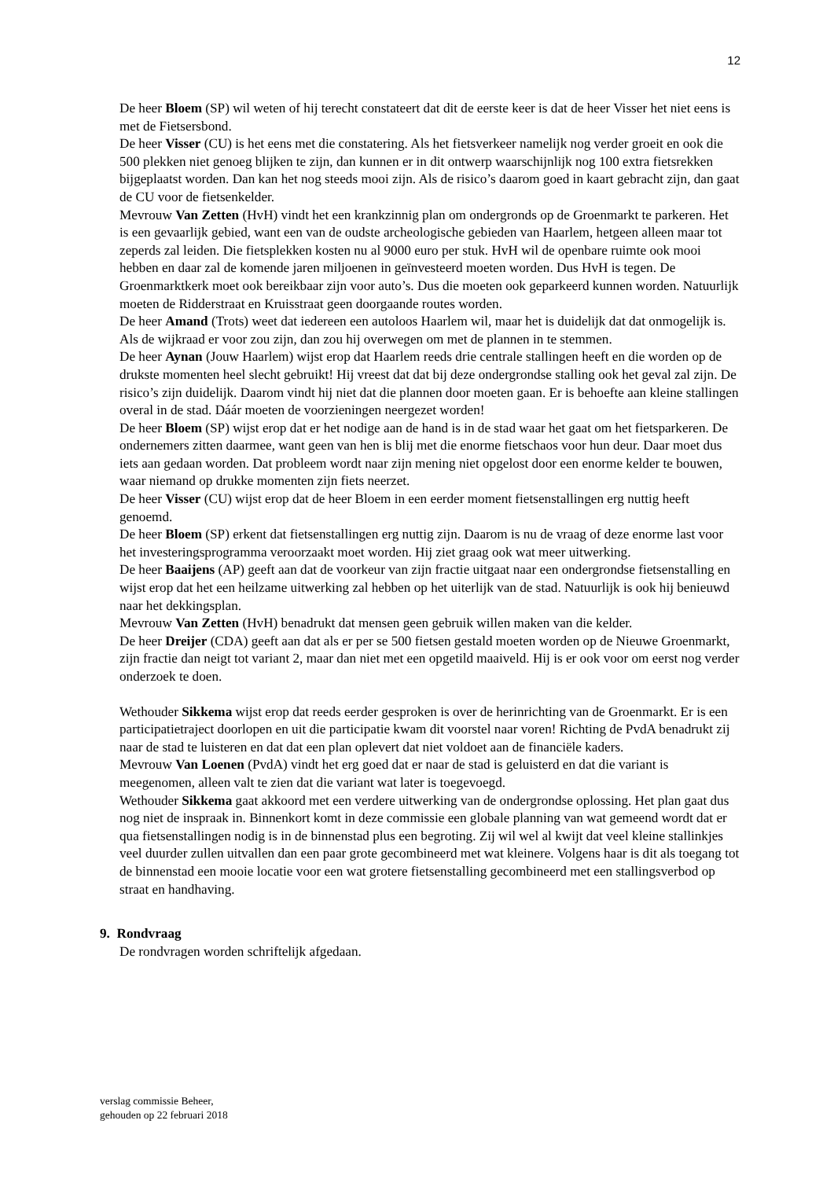12
De heer Bloem (SP) wil weten of hij terecht constateert dat dit de eerste keer is dat de heer Visser het niet eens is met de Fietsersbond.
De heer Visser (CU) is het eens met die constatering. Als het fietsverkeer namelijk nog verder groeit en ook die 500 plekken niet genoeg blijken te zijn, dan kunnen er in dit ontwerp waarschijnlijk nog 100 extra fietsrekken bijgeplaatst worden. Dan kan het nog steeds mooi zijn. Als de risico’s daarom goed in kaart gebracht zijn, dan gaat de CU voor de fietsenkelder.
Mevrouw Van Zetten (HvH) vindt het een krankzinnig plan om ondergronds op de Groenmarkt te parkeren. Het is een gevaarlijk gebied, want een van de oudste archeologische gebieden van Haarlem, hetgeen alleen maar tot zeperds zal leiden. Die fietsplekken kosten nu al 9000 euro per stuk. HvH wil de openbare ruimte ook mooi hebben en daar zal de komende jaren miljoenen in geïnvesteerd moeten worden. Dus HvH is tegen. De Groenmarktkerk moet ook bereikbaar zijn voor auto’s. Dus die moeten ook geparkeerd kunnen worden. Natuurlijk moeten de Ridderstraat en Kruisstraat geen doorgaande routes worden.
De heer Amand (Trots) weet dat iedereen een autoloos Haarlem wil, maar het is duidelijk dat dat onmogelijk is. Als de wijkraad er voor zou zijn, dan zou hij overwegen om met de plannen in te stemmen.
De heer Aynan (Jouw Haarlem) wijst erop dat Haarlem reeds drie centrale stallingen heeft en die worden op de drukste momenten heel slecht gebruikt! Hij vreest dat dat bij deze ondergrondse stalling ook het geval zal zijn. De risico’s zijn duidelijk. Daarom vindt hij niet dat die plannen door moeten gaan. Er is behoefte aan kleine stallingen overal in de stad. Dáár moeten de voorzieningen neergezet worden!
De heer Bloem (SP) wijst erop dat er het nodige aan de hand is in de stad waar het gaat om het fietsparkeren. De ondernemers zitten daarmee, want geen van hen is blij met die enorme fietschaos voor hun deur. Daar moet dus iets aan gedaan worden. Dat probleem wordt naar zijn mening niet opgelost door een enorme kelder te bouwen, waar niemand op drukke momenten zijn fiets neerzet.
De heer Visser (CU) wijst erop dat de heer Bloem in een eerder moment fietsenstallingen erg nuttig heeft genoemd.
De heer Bloem (SP) erkent dat fietsenstallingen erg nuttig zijn. Daarom is nu de vraag of deze enorme last voor het investeringsprogramma veroorzaakt moet worden. Hij ziet graag ook wat meer uitwerking.
De heer Baaijens (AP) geeft aan dat de voorkeur van zijn fractie uitgaat naar een ondergrondse fietsenstalling en wijst erop dat het een heilzame uitwerking zal hebben op het uiterlijk van de stad. Natuurlijk is ook hij benieuwd naar het dekkingsplan.
Mevrouw Van Zetten (HvH) benadrukt dat mensen geen gebruik willen maken van die kelder.
De heer Dreijer (CDA) geeft aan dat als er per se 500 fietsen gestald moeten worden op de Nieuwe Groenmarkt, zijn fractie dan neigt tot variant 2, maar dan niet met een opgetild maaiveld. Hij is er ook voor om eerst nog verder onderzoek te doen.
Wethouder Sikkema wijst erop dat reeds eerder gesproken is over de herinrichting van de Groenmarkt. Er is een participatietraject doorlopen en uit die participatie kwam dit voorstel naar voren! Richting de PvdA benadrukt zij naar de stad te luisteren en dat dat een plan oplevert dat niet voldoet aan de financiële kaders.
Mevrouw Van Loenen (PvdA) vindt het erg goed dat er naar de stad is geluisterd en dat die variant is meegenomen, alleen valt te zien dat die variant wat later is toegevoegd.
Wethouder Sikkema gaat akkoord met een verdere uitwerking van de ondergrondse oplossing. Het plan gaat dus nog niet de inspraak in. Binnenkort komt in deze commissie een globale planning van wat gemeend wordt dat er qua fietsenstallingen nodig is in de binnenstad plus een begroting. Zij wil wel al kwijt dat veel kleine stallinkjes veel duurder zullen uitvallen dan een paar grote gecombineerd met wat kleinere. Volgens haar is dit als toegang tot de binnenstad een mooie locatie voor een wat grotere fietsenstalling gecombineerd met een stallingsverbod op straat en handhaving.
9. Rondvraag
De rondvragen worden schriftelijk afgedaan.
verslag commissie Beheer,
gehouden op 22 februari 2018